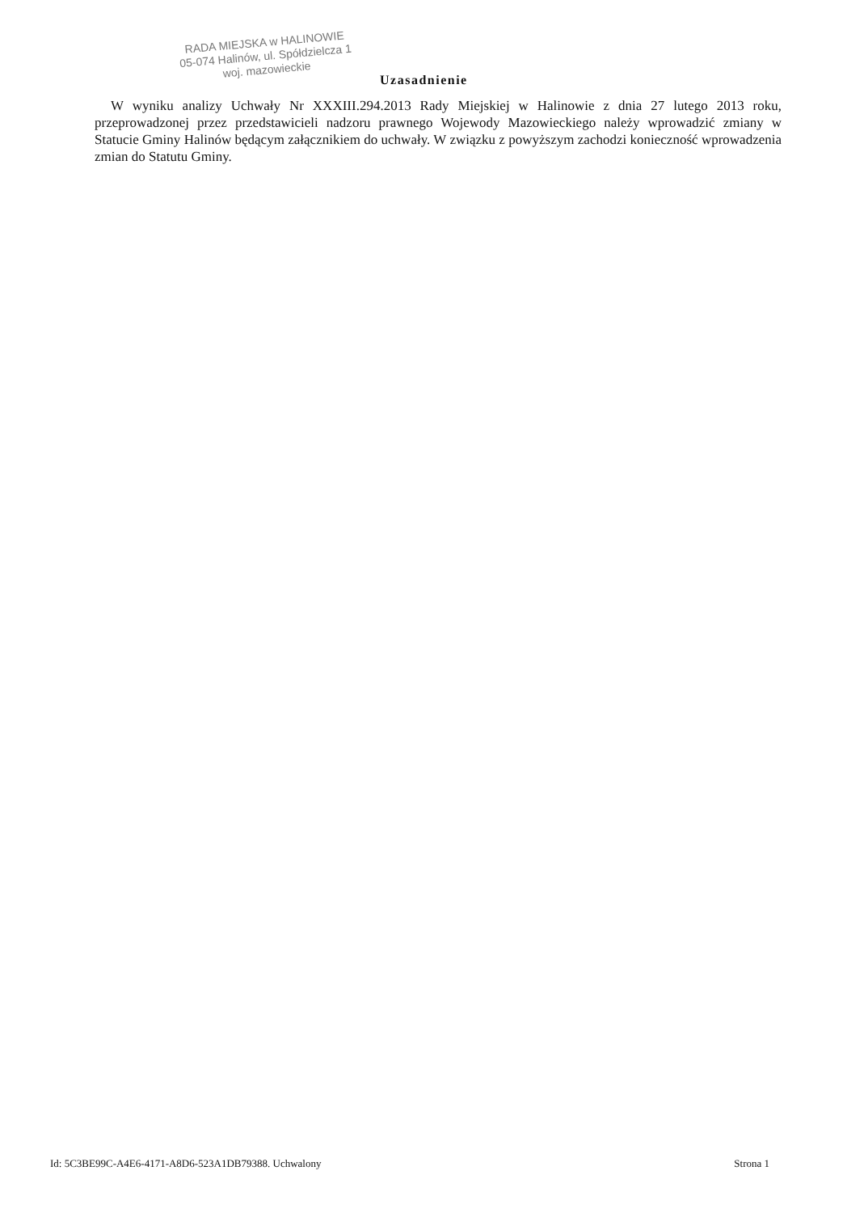RADA MIEJSKA w HALINOWIE
05-074 Halinów, ul. Spółdzielcza 1
woj. mazowieckie
Uzasadnienie
W wyniku analizy Uchwały Nr XXXIII.294.2013 Rady Miejskiej w Halinowie z dnia 27 lutego 2013 roku, przeprowadzonej przez przedstawicieli nadzoru prawnego Wojewody Mazowieckiego należy wprowadzić zmiany w Statucie Gminy Halinów będącym załącznikiem do uchwały. W związku z powyższym zachodzi konieczność wprowadzenia zmian do Statutu Gminy.
Id: 5C3BE99C-A4E6-4171-A8D6-523A1DB79388. Uchwalony Strona 1